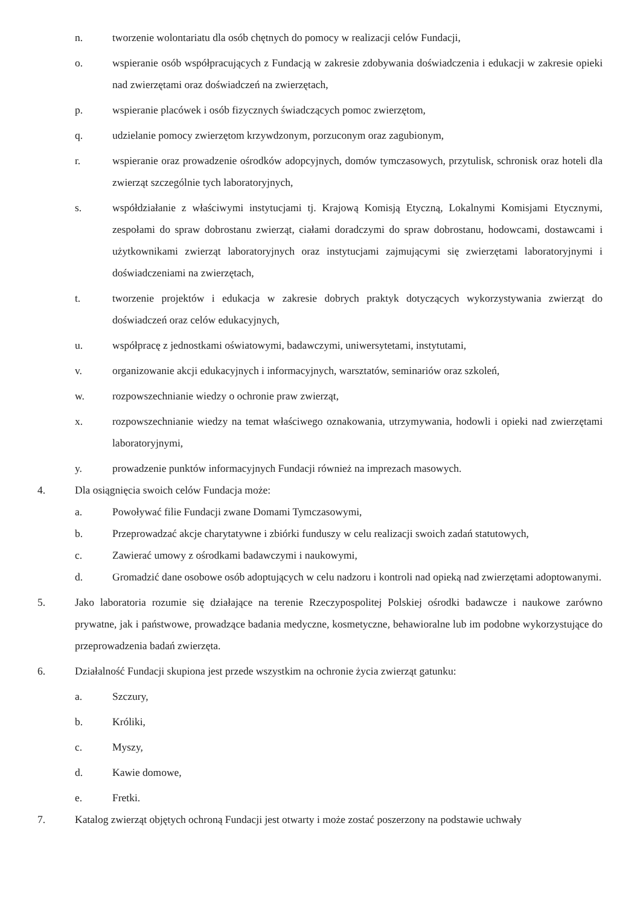n. tworzenie wolontariatu dla osób chętnych do pomocy w realizacji celów Fundacji,
o. wspieranie osób współpracujących z Fundacją w zakresie zdobywania doświadczenia i edukacji w zakresie opieki nad zwierzętami oraz doświadczeń na zwierzętach,
p. wspieranie placówek i osób fizycznych świadczących pomoc zwierzętom,
q. udzielanie pomocy zwierzętom krzywdzonym, porzuconym oraz zagubionym,
r. wspieranie oraz prowadzenie ośrodków adopcyjnych, domów tymczasowych, przytulisk, schronisk oraz hoteli dla zwierząt szczególnie tych laboratoryjnych,
s. współdziałanie z właściwymi instytucjami tj. Krajową Komisją Etyczną, Lokalnymi Komisjami Etycznymi, zespołami do spraw dobrostanu zwierząt, ciałami doradczymi do spraw dobrostanu, hodowcami, dostawcami i użytkownikami zwierząt laboratoryjnych oraz instytucjami zajmującymi się zwierzętami laboratoryjnymi i doświadczeniami na zwierzętach,
t. tworzenie projektów i edukacja w zakresie dobrych praktyk dotyczących wykorzystywania zwierząt do doświadczeń oraz celów edukacyjnych,
u. współpracę z jednostkami oświatowymi, badawczymi, uniwersytetami, instytutami,
v. organizowanie akcji edukacyjnych i informacyjnych, warsztatów, seminariów oraz szkoleń,
w. rozpowszechnianie wiedzy o ochronie praw zwierząt,
x. rozpowszechnianie wiedzy na temat właściwego oznakowania, utrzymywania, hodowli i opieki nad zwierzętami laboratoryjnymi,
y. prowadzenie punktów informacyjnych Fundacji również na imprezach masowych.
4. Dla osiągnięcia swoich celów Fundacja może:
a. Powoływać filie Fundacji zwane Domami Tymczasowymi,
b. Przeprowadzać akcje charytatywne i zbiórki funduszy w celu realizacji swoich zadań statutowych,
c. Zawierać umowy z ośrodkami badawczymi i naukowymi,
d. Gromadzić dane osobowe osób adoptujących w celu nadzoru i kontroli nad opieką nad zwierzętami adoptowanymi.
5. Jako laboratoria rozumie się działające na terenie Rzeczypospolitej Polskiej ośrodki badawcze i naukowe zarówno prywatne, jak i państwowe, prowadzące badania medyczne, kosmetyczne, behawioralne lub im podobne wykorzystujące do przeprowadzenia badań zwierzęta.
6. Działalność Fundacji skupiona jest przede wszystkim na ochronie życia zwierząt gatunku:
a. Szczury,
b. Króliki,
c. Myszy,
d. Kawie domowe,
e. Fretki.
7. Katalog zwierząt objętych ochroną Fundacji jest otwarty i może zostać poszerzony na podstawie uchwały